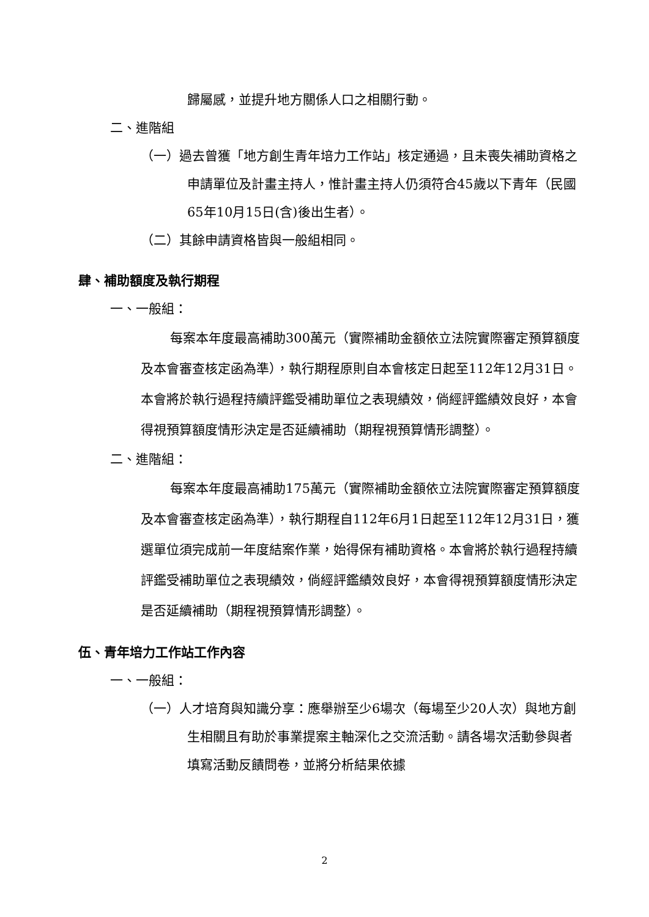歸屬感，並提升地方關係人口之相關行動。
二、進階組
（一）過去曾獲「地方創生青年培力工作站」核定通過，且未喪失補助資格之申請單位及計畫主持人，惟計畫主持人仍須符合45歲以下青年（民國65年10月15日(含)後出生者）。
（二）其餘申請資格皆與一般組相同。
肆、補助額度及執行期程
一、一般組：
每案本年度最高補助300萬元（實際補助金額依立法院實際審定預算額度及本會審查核定函為準），執行期程原則自本會核定日起至112年12月31日。本會將於執行過程持續評鑑受補助單位之表現績效，倘經評鑑績效良好，本會得視預算額度情形決定是否延續補助（期程視預算情形調整）。
二、進階組：
每案本年度最高補助175萬元（實際補助金額依立法院實際審定預算額度及本會審查核定函為準），執行期程自112年6月1日起至112年12月31日，獲選單位須完成前一年度結案作業，始得保有補助資格。本會將於執行過程持續評鑑受補助單位之表現績效，倘經評鑑績效良好，本會得視預算額度情形決定是否延續補助（期程視預算情形調整）。
伍、青年培力工作站工作內容
一、一般組：
（一）人才培育與知識分享：應舉辦至少6場次（每場至少20人次）與地方創生相關且有助於事業提案主軸深化之交流活動。請各場次活動參與者填寫活動反饋問卷，並將分析結果依據
2